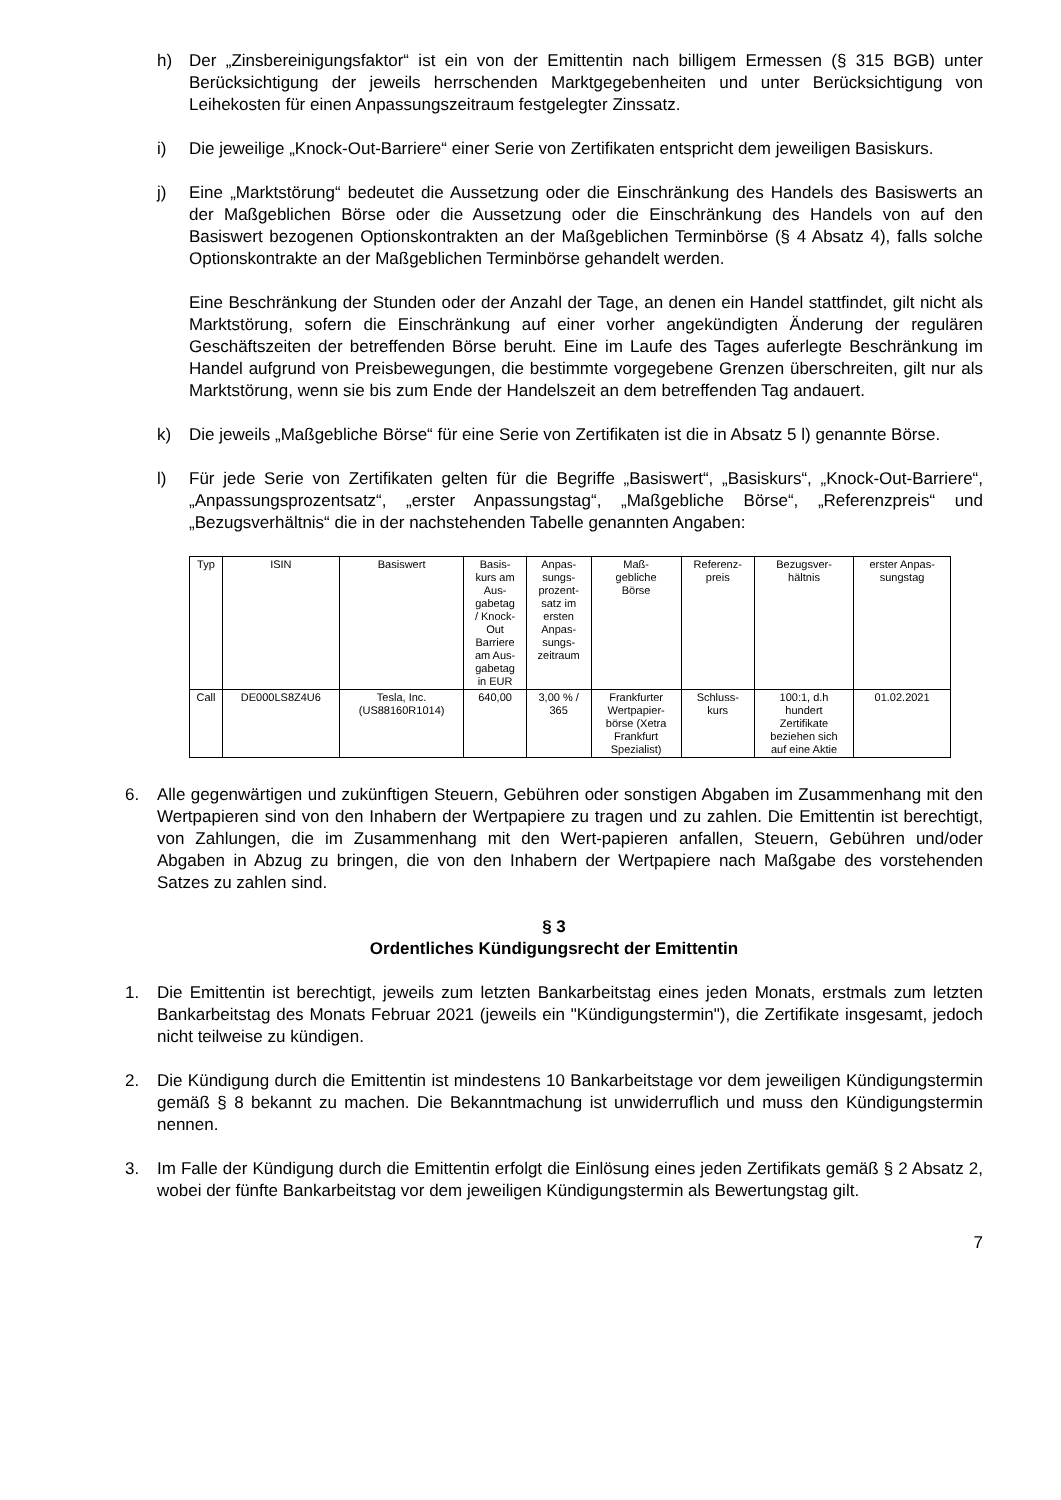h) Der „Zinsbereinigungsfaktor“ ist ein von der Emittentin nach billigem Ermessen (§ 315 BGB) unter Berücksichtigung der jeweils herrschenden Marktgegebenheiten und unter Berücksichtigung von Leihekosten für einen Anpassungszeitraum festgelegter Zinssatz.
i) Die jeweilige „Knock-Out-Barriere“ einer Serie von Zertifikaten entspricht dem jeweiligen Basiskurs.
j) Eine „Marktstörung“ bedeutet die Aussetzung oder die Einschränkung des Handels des Basiswerts an der Maßgeblichen Börse oder die Aussetzung oder die Einschränkung des Handels von auf den Basiswert bezogenen Optionskontrakten an der Maßgeblichen Terminbörse (§ 4 Absatz 4), falls solche Optionskontrakte an der Maßgeblichen Terminbörse gehandelt werden.
Eine Beschränkung der Stunden oder der Anzahl der Tage, an denen ein Handel stattfindet, gilt nicht als Marktstörung, sofern die Einschränkung auf einer vorher angekündigten Änderung der regulären Geschäftszeiten der betreffenden Börse beruht. Eine im Laufe des Tages auferlegte Beschränkung im Handel aufgrund von Preisbewegungen, die bestimmte vorgegebene Grenzen überschreiten, gilt nur als Marktstörung, wenn sie bis zum Ende der Handelszeit an dem betreffenden Tag andauert.
k) Die jeweils „Maßgebliche Börse“ für eine Serie von Zertifikaten ist die in Absatz 5 l) genannte Börse.
l) Für jede Serie von Zertifikaten gelten für die Begriffe „Basiswert“, „Basiskurs“, „Knock-Out-Barriere“, „Anpassungsprozentsatz“, „erster Anpassungstag“, „Maßgebliche Börse“, „Referenzpreis“ und „Bezugsverhältnis“ die in der nachstehenden Tabelle genannten Angaben:
| Typ | ISIN | Basiswert | Basis- kurs am Aus- gabetag / Knock- Out Barriere am Aus- gabetag in EUR | Anpas- sungs- prozent- satz im ersten Anpas- sungs- zeitraum | Maß- gebliche Börse | Referenz- preis | Bezugsver- hältnis | erster Anpas- sungstag |
| Call | DE000LS8Z4U6 | Tesla, Inc. (US88160R1014) | 640,00 | 3,00 % / 365 | Frankfurter Wertpapier- börse (Xetra Frankfurt Spezialist) | Schluss- kurs | 100:1, d.h hundert Zertifikate beziehen sich auf eine Aktie | 01.02.2021 |
6. Alle gegenwärtigen und zukünftigen Steuern, Gebühren oder sonstigen Abgaben im Zusammenhang mit den Wertpapieren sind von den Inhabern der Wertpapiere zu tragen und zu zahlen. Die Emittentin ist berechtigt, von Zahlungen, die im Zusammenhang mit den Wert-papieren anfallen, Steuern, Gebühren und/oder Abgaben in Abzug zu bringen, die von den Inhabern der Wertpapiere nach Maßgabe des vorstehenden Satzes zu zahlen sind.
§ 3
Ordentliches Kündigungsrecht der Emittentin
1. Die Emittentin ist berechtigt, jeweils zum letzten Bankarbeitstag eines jeden Monats, erstmals zum letzten Bankarbeitstag des Monats Februar 2021 (jeweils ein "Kündigungstermin"), die Zertifikate insgesamt, jedoch nicht teilweise zu kündigen.
2. Die Kündigung durch die Emittentin ist mindestens 10 Bankarbeitstage vor dem jeweiligen Kündigungstermin gemäß § 8 bekannt zu machen. Die Bekanntmachung ist unwiderruflich und muss den Kündigungstermin nennen.
3. Im Falle der Kündigung durch die Emittentin erfolgt die Einlösung eines jeden Zertifikats gemäß § 2 Absatz 2, wobei der fünfte Bankarbeitstag vor dem jeweiligen Kündigungstermin als Bewertungstag gilt.
7